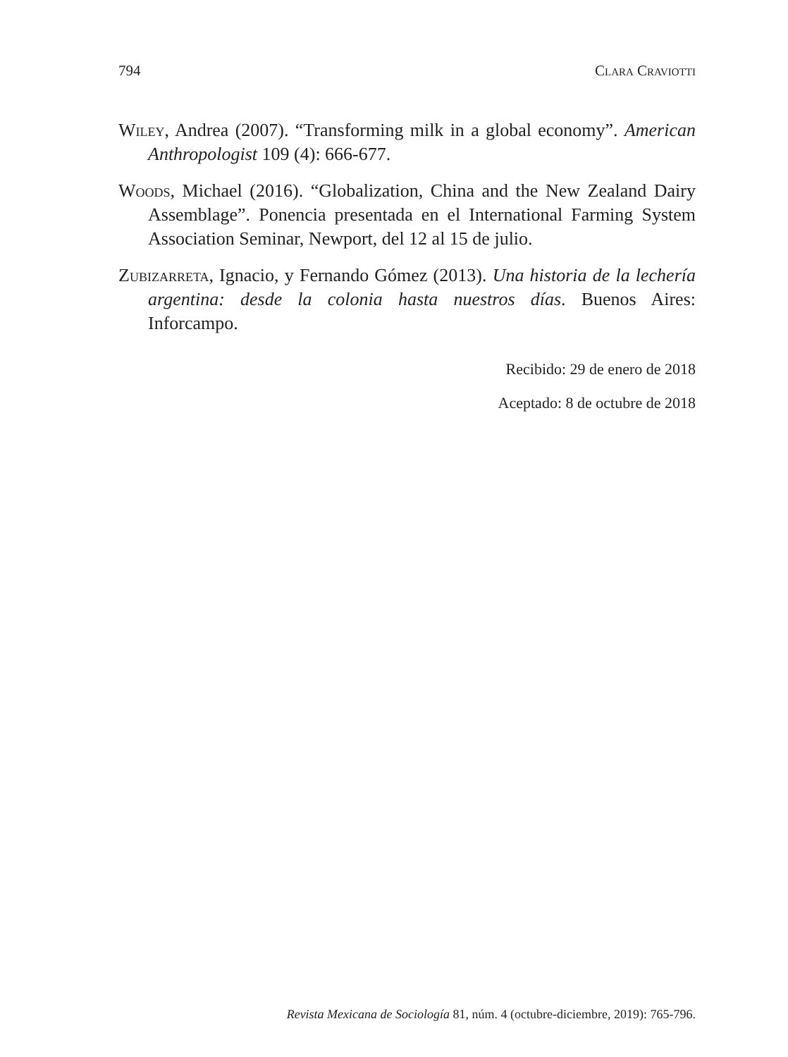794 Clara Craviotti
Wiley, Andrea (2007). “Transforming milk in a global economy”. American Anthropologist 109 (4): 666-677.
Woods, Michael (2016). “Globalization, China and the New Zealand Dairy Assemblage”. Ponencia presentada en el International Farming System Association Seminar, Newport, del 12 al 15 de julio.
Zubizarreta, Ignacio, y Fernando Gómez (2013). Una historia de la lechería argentina: desde la colonia hasta nuestros días. Buenos Aires: Inforcampo.
Recibido: 29 de enero de 2018
Aceptado: 8 de octubre de 2018
Revista Mexicana de Sociología 81, núm. 4 (octubre-diciembre, 2019): 765-796.